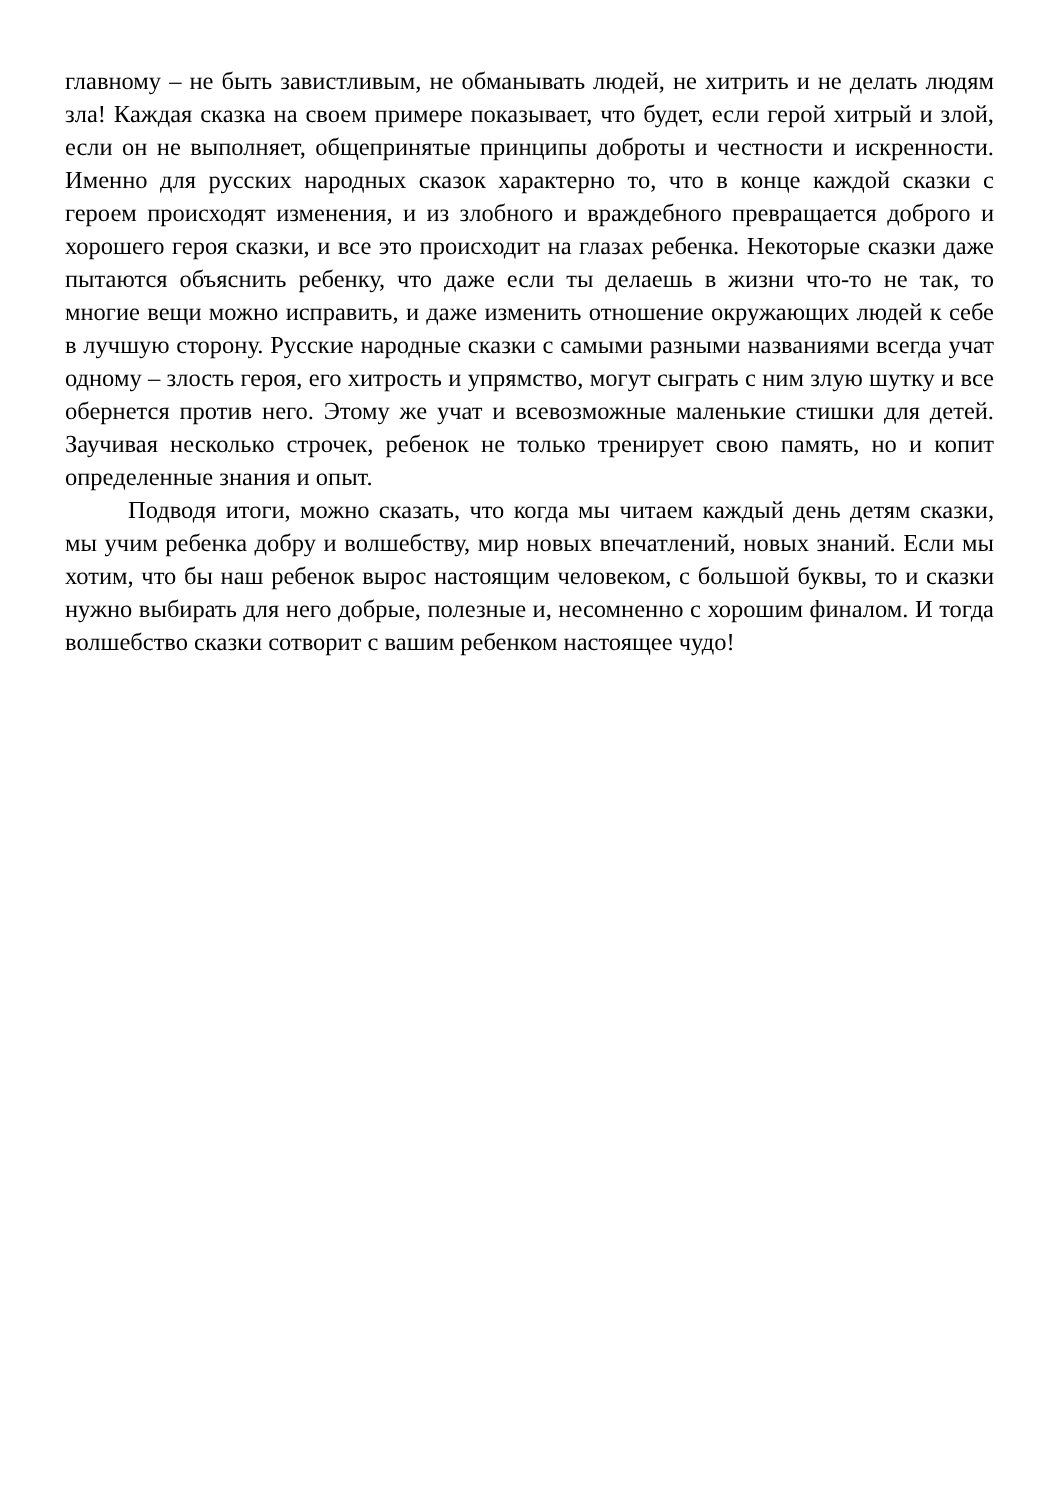главному – не быть завистливым, не обманывать людей, не хитрить и не делать людям зла! Каждая сказка на своем примере показывает, что будет, если герой хитрый и злой, если он не выполняет, общепринятые принципы доброты и честности и искренности. Именно для русских народных сказок характерно то, что в конце каждой сказки с героем происходят изменения, и из злобного и враждебного превращается доброго и хорошего героя сказки, и все это происходит на глазах ребенка. Некоторые сказки даже пытаются объяснить ребенку, что даже если ты делаешь в жизни что-то не так, то многие вещи можно исправить, и даже изменить отношение окружающих людей к себе в лучшую сторону. Русские народные сказки с самыми разными названиями всегда учат одному – злость героя, его хитрость и упрямство, могут сыграть с ним злую шутку и все обернется против него. Этому же учат и всевозможные маленькие стишки для детей. Заучивая несколько строчек, ребенок не только тренирует свою память, но и копит определенные знания и опыт.
Подводя итоги, можно сказать, что когда мы читаем каждый день детям сказки, мы учим ребенка добру и волшебству, мир новых впечатлений, новых знаний. Если мы хотим, что бы наш ребенок вырос настоящим человеком, с большой буквы, то и сказки нужно выбирать для него добрые, полезные и, несомненно с хорошим финалом. И тогда волшебство сказки сотворит с вашим ребенком настоящее чудо!